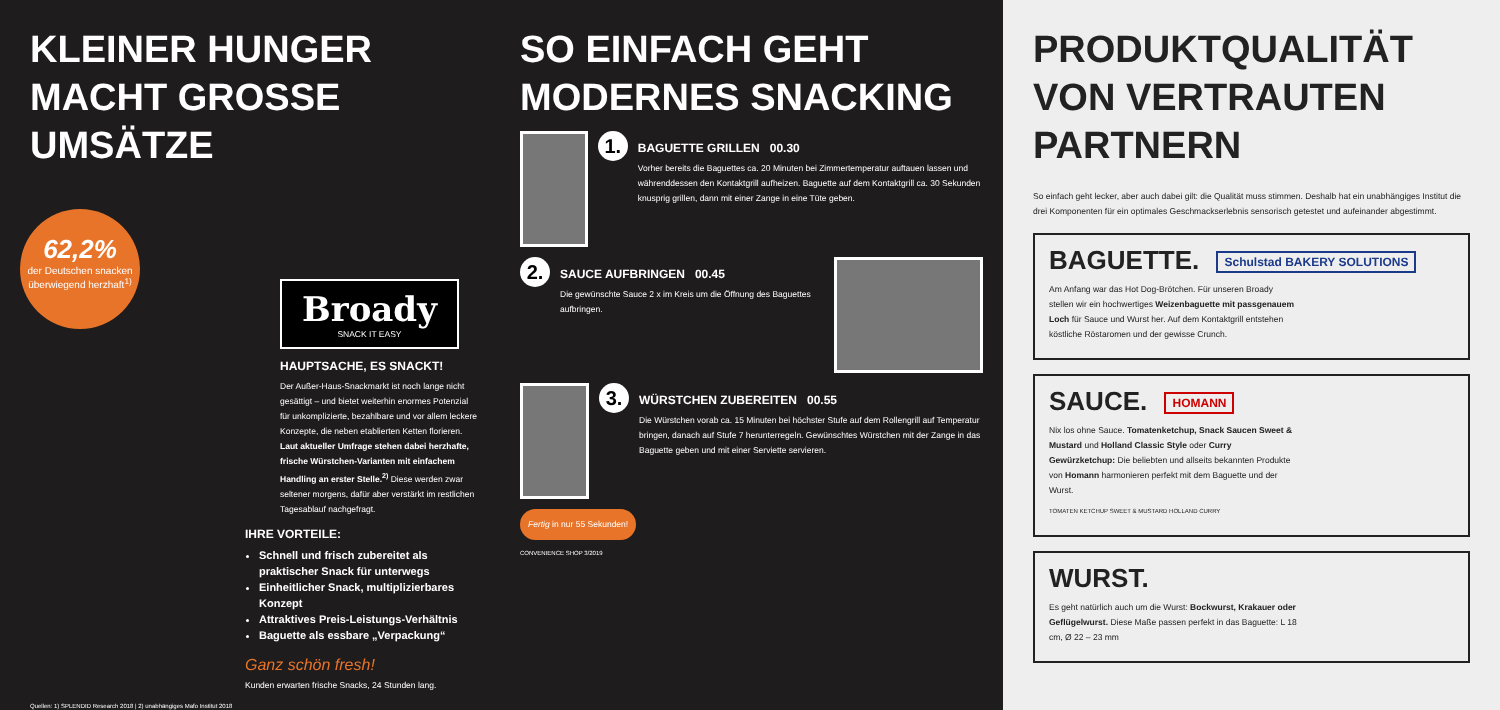KLEINER HUNGER MACHT GROSSE UMSÄTZE
62,2%
der Deutschen snacken überwiegend herzhaft<sup>1)</sup>
Broady SNACK IT EASY
HAUPTSACHE, ES SNACKT!
Der Außer-Haus-Snackmarkt ist noch lange nicht gesättigt – und bietet weiterhin enormes Potenzial für unkomplizierte, bezahlbare und vor allem leckere Konzepte, die neben etablierten Ketten florieren. Laut aktueller Umfrage stehen dabei herzhafte, frische Würstchen-Varianten mit einfachem Handling an erster Stelle.<sup>2)</sup> Diese werden zwar seltener morgens, dafür aber verstärkt im restlichen Tagesablauf nachgefragt.
IHRE VORTEILE:
Schnell und frisch zubereitet als praktischer Snack für unterwegs
Einheitlicher Snack, multiplizierbares Konzept
Attraktives Preis-Leistungs-Verhältnis
Baguette als essbare „Verpackung“
Ganz schön fresh!
Kunden erwarten frische Snacks, 24 Stunden lang.
Quellen: 1) SPLENDID Research 2018 | 2) unabhängiges Mafo Institut 2018
SO EINFACH GEHT MODERNES SNACKING
1.
BAGUETTE GRILLEN 00.30
Vorher bereits die Baguettes ca. 20 Minuten bei Zimmertemperatur auftauen lassen und währenddessen den Kontaktgrill aufheizen. Baguette auf dem Kontaktgrill ca. 30 Sekunden knusprig grillen, dann mit einer Zange in eine Tüte geben.
2.
SAUCE AUFBRINGEN 00.45
Die gewünschte Sauce 2 x im Kreis um die Öffnung des Baguettes aufbringen.
3.
WÜRSTCHEN ZUBEREITEN 00.55
Die Würstchen vorab ca. 15 Minuten bei höchster Stufe auf dem Rollengrill auf Temperatur bringen, danach auf Stufe 7 herunterregeln. Gewünschtes Würstchen mit der Zange in das Baguette geben und mit einer Serviette servieren.
Fertig in nur 55 Sekunden!
CONVENIENCE SHOP 3/2019
PRODUKTQUALITÄT VON VERTRAUTEN PARTNERN
So einfach geht lecker, aber auch dabei gilt: die Qualität muss stimmen. Deshalb hat ein unabhängiges Institut die drei Komponenten für ein optimales Geschmackserlebnis sensorisch getestet und aufeinander abgestimmt.
BAGUETTE. Schulstad BAKERY SOLUTIONS
Am Anfang war das Hot Dog-Brötchen. Für unseren Broady stellen wir ein hochwertiges Weizenbaguette mit passgenauem Loch für Sauce und Wurst her. Auf dem Kontaktgrill entstehen köstliche Röstaromen und der gewisse Crunch.
SAUCE. HOMANN
Nix los ohne Sauce. Tomatenketchup, Snack Saucen Sweet & Mustard und Holland Classic Style oder Curry Gewürzketchup: Die beliebten und allseits bekannten Produkte von Homann harmonieren perfekt mit dem Baguette und der Wurst.
TOMATEN KETCHUP SWEET & MUSTARD HOLLAND CURRY
WURST.
Es geht natürlich auch um die Wurst: Bockwurst, Krakauer oder Geflügelwurst. Diese Maße passen perfekt in das Baguette: L 18 cm, Ø 22 – 23 mm